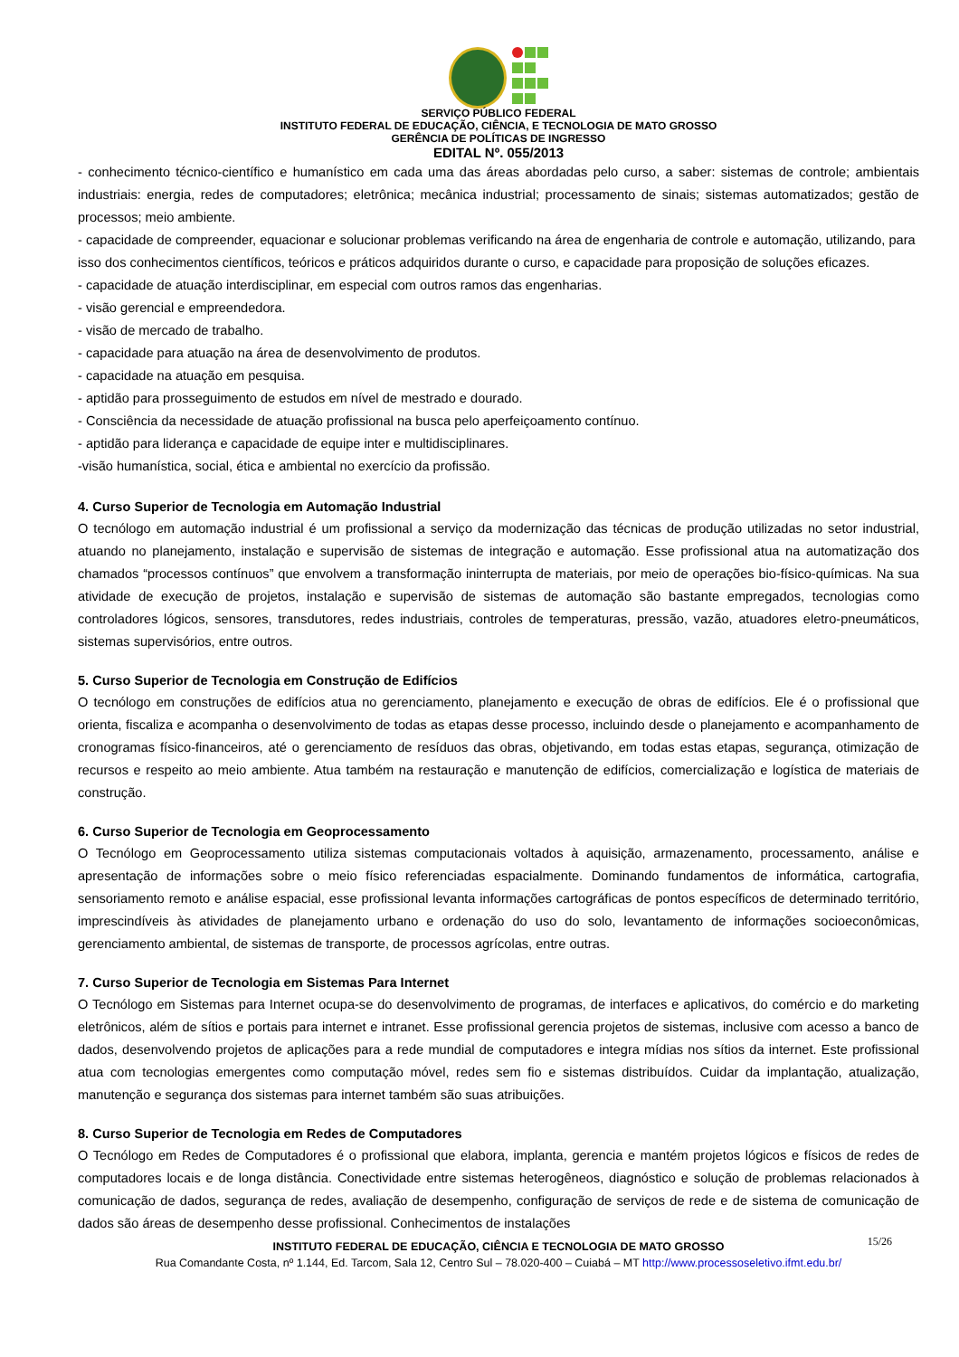SERVIÇO PÚBLICO FEDERAL
INSTITUTO FEDERAL DE EDUCAÇÃO, CIÊNCIA, E TECNOLOGIA DE MATO GROSSO
GERÊNCIA DE POLÍTICAS DE INGRESSO
EDITAL Nº. 055/2013
- conhecimento técnico-científico e humanístico em cada uma das áreas abordadas pelo curso, a saber: sistemas de controle; ambientais industriais: energia, redes de computadores; eletrônica; mecânica industrial; processamento de sinais; sistemas automatizados; gestão de processos; meio ambiente.
- capacidade de compreender, equacionar e solucionar problemas verificando na área de engenharia de controle e automação, utilizando, para isso dos conhecimentos científicos, teóricos e práticos adquiridos durante o curso, e capacidade para proposição de soluções eficazes.
- capacidade de atuação interdisciplinar, em especial com outros ramos das engenharias.
- visão gerencial e empreendedora.
- visão de mercado de trabalho.
- capacidade para atuação na área de desenvolvimento de produtos.
- capacidade na atuação em pesquisa.
- aptidão para prosseguimento de estudos em nível de mestrado e dourado.
- Consciência da necessidade de atuação profissional na busca pelo aperfeiçoamento contínuo.
- aptidão para liderança e capacidade de equipe inter e multidisciplinares.
-visão humanística, social, ética e ambiental no exercício da profissão.
4. Curso Superior de Tecnologia em Automação Industrial
O tecnólogo em automação industrial é um profissional a serviço da modernização das técnicas de produção utilizadas no setor industrial, atuando no planejamento, instalação e supervisão de sistemas de integração e automação. Esse profissional atua na automatização dos chamados “processos contínuos” que envolvem a transformação ininterrupta de materiais, por meio de operações bio-físico-químicas. Na sua atividade de execução de projetos, instalação e supervisão de sistemas de automação são bastante empregados, tecnologias como controladores lógicos, sensores, transdutores, redes industriais, controles de temperaturas, pressão, vazão, atuadores eletro-pneumáticos, sistemas supervisórios, entre outros.
5. Curso Superior de Tecnologia em Construção de Edifícios
O tecnólogo em construções de edifícios atua no gerenciamento, planejamento e execução de obras de edifícios. Ele é o profissional que orienta, fiscaliza e acompanha o desenvolvimento de todas as etapas desse processo, incluindo desde o planejamento e acompanhamento de cronogramas físico-financeiros, até o gerenciamento de resíduos das obras, objetivando, em todas estas etapas, segurança, otimização de recursos e respeito ao meio ambiente. Atua também na restauração e manutenção de edifícios, comercialização e logística de materiais de construção.
6. Curso Superior de Tecnologia em Geoprocessamento
O Tecnólogo em Geoprocessamento utiliza sistemas computacionais voltados à aquisição, armazenamento, processamento, análise e apresentação de informações sobre o meio físico referenciadas espacialmente. Dominando fundamentos de informática, cartografia, sensoriamento remoto e análise espacial, esse profissional levanta informações cartográficas de pontos específicos de determinado território, imprescindíveis às atividades de planejamento urbano e ordenação do uso do solo, levantamento de informações socioeconômicas, gerenciamento ambiental, de sistemas de transporte, de processos agrícolas, entre outras.
7. Curso Superior de Tecnologia em Sistemas Para Internet
O Tecnólogo em Sistemas para Internet ocupa-se do desenvolvimento de programas, de interfaces e aplicativos, do comércio e do marketing eletrônicos, além de sítios e portais para internet e intranet. Esse profissional gerencia projetos de sistemas, inclusive com acesso a banco de dados, desenvolvendo projetos de aplicações para a rede mundial de computadores e integra mídias nos sítios da internet. Este profissional atua com tecnologias emergentes como computação móvel, redes sem fio e sistemas distribuídos. Cuidar da implantação, atualização, manutenção e segurança dos sistemas para internet também são suas atribuições.
8. Curso Superior de Tecnologia em Redes de Computadores
O Tecnólogo em Redes de Computadores é o profissional que elabora, implanta, gerencia e mantém projetos lógicos e físicos de redes de computadores locais e de longa distância. Conectividade entre sistemas heterogêneos, diagnóstico e solução de problemas relacionados à comunicação de dados, segurança de redes, avaliação de desempenho, configuração de serviços de rede e de sistema de comunicação de dados são áreas de desempenho desse profissional. Conhecimentos de instalações
15/26 INSTITUTO FEDERAL DE EDUCAÇÃO, CIÊNCIA E TECNOLOGIA DE MATO GROSSO
Rua Comandante Costa, nº 1.144, Ed. Tarcom, Sala 12, Centro Sul – 78.020-400 – Cuiabá – MT http://www.processoseletivo.ifmt.edu.br/